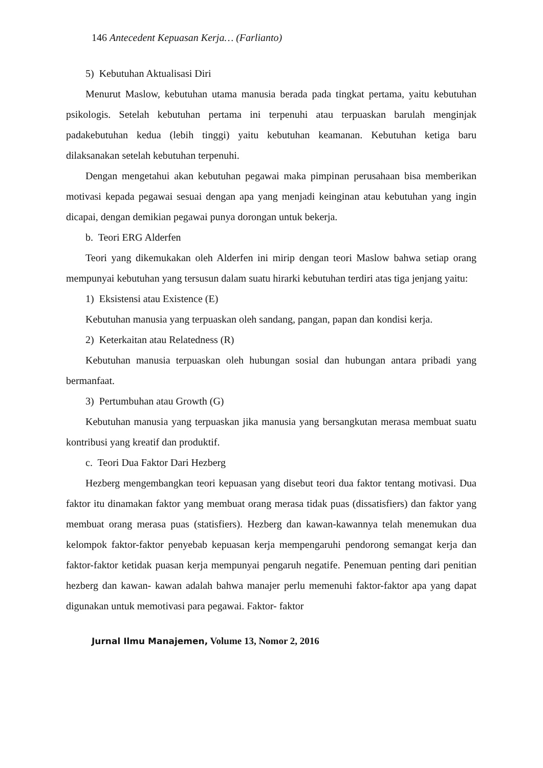146 Antecedent Kepuasan Kerja… (Farlianto)
5) Kebutuhan Aktualisasi Diri
Menurut Maslow, kebutuhan utama manusia berada pada tingkat pertama, yaitu kebutuhan psikologis. Setelah kebutuhan pertama ini terpenuhi atau terpuaskan barulah menginjak padakebutuhan kedua (lebih tinggi) yaitu kebutuhan keamanan. Kebutuhan ketiga baru dilaksanakan setelah kebutuhan terpenuhi.
Dengan mengetahui akan kebutuhan pegawai maka pimpinan perusahaan bisa memberikan motivasi kepada pegawai sesuai dengan apa yang menjadi keinginan atau kebutuhan yang ingin dicapai, dengan demikian pegawai punya dorongan untuk bekerja.
b. Teori ERG Alderfen
Teori yang dikemukakan oleh Alderfen ini mirip dengan teori Maslow bahwa setiap orang mempunyai kebutuhan yang tersusun dalam suatu hirarki kebutuhan terdiri atas tiga jenjang yaitu:
1) Eksistensi atau Existence (E)
Kebutuhan manusia yang terpuaskan oleh sandang, pangan, papan dan kondisi kerja.
2) Keterkaitan atau Relatedness (R)
Kebutuhan manusia terpuaskan oleh hubungan sosial dan hubungan antara pribadi yang bermanfaat.
3) Pertumbuhan atau Growth (G)
Kebutuhan manusia yang terpuaskan jika manusia yang bersangkutan merasa membuat suatu kontribusi yang kreatif dan produktif.
c. Teori Dua Faktor Dari Hezberg
Hezberg mengembangkan teori kepuasan yang disebut teori dua faktor tentang motivasi. Dua faktor itu dinamakan faktor yang membuat orang merasa tidak puas (dissatisfiers) dan faktor yang membuat orang merasa puas (statisfiers). Hezberg dan kawan-kawannya telah menemukan dua kelompok faktor-faktor penyebab kepuasan kerja mempengaruhi pendorong semangat kerja dan faktor-faktor ketidak puasan kerja mempunyai pengaruh negatife. Penemuan penting dari penitian hezberg dan kawan- kawan adalah bahwa manajer perlu memenuhi faktor-faktor apa yang dapat digunakan untuk memotivasi para pegawai. Faktor- faktor
Jurnal Ilmu Manajemen, Volume 13, Nomor 2, 2016